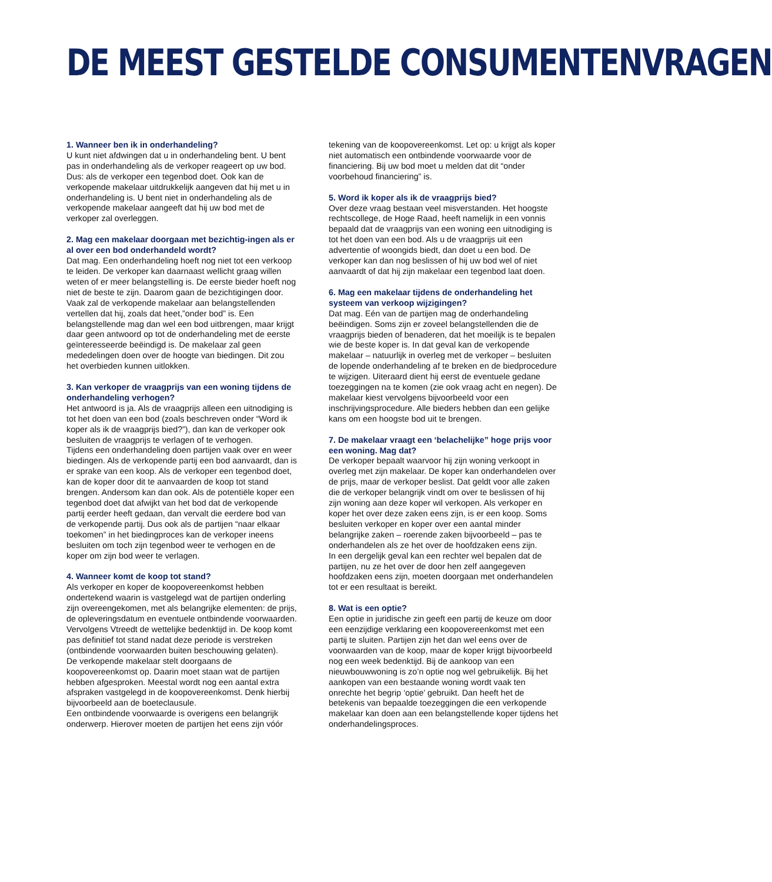DE MEEST GESTELDE CONSUMENTENVRAGEN
1. Wanneer ben ik in onderhandeling?
U kunt niet afdwingen dat u in onderhandeling bent. U bent pas in onderhandeling als de verkoper reageert op uw bod. Dus: als de verkoper een tegenbod doet. Ook kan de verkopende makelaar uitdrukkelijk aangeven dat hij met u in onderhandeling is. U bent niet in onderhandeling als de verkopende makelaar aangeeft dat hij uw bod met de verkoper zal overleggen.
2. Mag een makelaar doorgaan met bezichtig-ingen als er al over een bod onderhandeld wordt?
Dat mag. Een onderhandeling hoeft nog niet tot een verkoop te leiden. De verkoper kan daarnaast wellicht graag willen weten of er meer belangstelling is. De eerste bieder hoeft nog niet de beste te zijn. Daarom gaan de bezichtigingen door. Vaak zal de verkopende makelaar aan belangstellenden vertellen dat hij, zoals dat heet,”onder bod” is. Een belangstellende mag dan wel een bod uitbrengen, maar krijgt daar geen antwoord op tot de onderhandeling met de eerste geïnteresseerde beëindigd is. De makelaar zal geen mededelingen doen over de hoogte van biedingen. Dit zou het overbieden kunnen uitlokken.
3. Kan verkoper de vraagprijs van een woning tijdens de onderhandeling verhogen?
Het antwoord is ja. Als de vraagprijs alleen een uitnodiging is tot het doen van een bod (zoals beschreven onder “Word ik koper als ik de vraagprijs bied?”), dan kan de verkoper ook besluiten de vraagprijs te verlagen of te verhogen.
Tijdens een onderhandeling doen partijen vaak over en weer biedingen. Als de verkopende partij een bod aanvaardt, dan is er sprake van een koop. Als de verkoper een tegenbod doet, kan de koper door dit te aanvaarden de koop tot stand brengen. Andersom kan dan ook. Als de potentiële koper een tegenbod doet dat afwijkt van het bod dat de verkopende partij eerder heeft gedaan, dan vervalt die eerdere bod van de verkopende partij. Dus ook als de partijen “naar elkaar toekomen” in het biedingproces kan de verkoper ineens besluiten om toch zijn tegenbod weer te verhogen en de koper om zijn bod weer te verlagen.
4. Wanneer komt de koop tot stand?
Als verkoper en koper de koopovereenkomst hebben ondertekend waarin is vastgelegd wat de partijen onderling zijn overeengekomen, met als belangrijke elementen: de prijs, de opleveringsdatum en eventuele ontbindende voorwaarden. Vervolgens Vtreedt de wettelijke bedenktijd in. De koop komt pas definitief tot stand nadat deze periode is verstreken (ontbindende voorwaarden buiten beschouwing gelaten).
De verkopende makelaar stelt doorgaans de koopovereenkomst op. Daarin moet staan wat de partijen hebben afgesproken. Meestal wordt nog een aantal extra afspraken vastgelegd in de koopovereenkomst. Denk hierbij bijvoorbeeld aan de boeteclausule.
Een ontbindende voorwaarde is overigens een belangrijk onderwerp. Hierover moeten de partijen het eens zijn vóór tekening van de koopovereenkomst. Let op: u krijgt als koper niet automatisch een ontbindende voorwaarde voor de financiering. Bij uw bod moet u melden dat dit “onder voorbehoud financiering” is.
5. Word ik koper als ik de vraagprijs bied?
Over deze vraag bestaan veel misverstanden. Het hoogste rechtscollege, de Hoge Raad, heeft namelijk in een vonnis bepaald dat de vraagprijs van een woning een uitnodiging is tot het doen van een bod. Als u de vraagprijs uit een advertentie of woongids biedt, dan doet u een bod. De verkoper kan dan nog beslissen of hij uw bod wel of niet aanvaardt of dat hij zijn makelaar een tegenbod laat doen.
6. Mag een makelaar tijdens de onderhandeling het systeem van verkoop wijzigingen?
Dat mag. Eén van de partijen mag de onderhandeling beëindigen. Soms zijn er zoveel belangstellenden die de vraagprijs bieden of benaderen, dat het moeilijk is te bepalen wie de beste koper is. In dat geval kan de verkopende makelaar – natuurlijk in overleg met de verkoper – besluiten de lopende onderhandeling af te breken en de biedprocedure te wijzigen. Uiteraard dient hij eerst de eventuele gedane toezeggingen na te komen (zie ook vraag acht en negen). De makelaar kiest vervolgens bijvoorbeeld voor een inschrijvingsprocedure. Alle bieders hebben dan een gelijke kans om een hoogste bod uit te brengen.
7. De makelaar vraagt een ‘belachelijke” hoge prijs voor een woning. Mag dat?
De verkoper bepaalt waarvoor hij zijn woning verkoopt in overleg met zijn makelaar. De koper kan onderhandelen over de prijs, maar de verkoper beslist. Dat geldt voor alle zaken die de verkoper belangrijk vindt om over te beslissen of hij zijn woning aan deze koper wil verkopen. Als verkoper en koper het over deze zaken eens zijn, is er een koop. Soms besluiten verkoper en koper over een aantal minder belangrijke zaken – roerende zaken bijvoorbeeld – pas te onderhandelen als ze het over de hoofdzaken eens zijn.
In een dergelijk geval kan een rechter wel bepalen dat de partijen, nu ze het over de door hen zelf aangegeven hoofdzaken eens zijn, moeten doorgaan met onderhandelen tot er een resultaat is bereikt.
8. Wat is een optie?
Een optie in juridische zin geeft een partij de keuze om door een eenzijdige verklaring een koopovereenkomst met een partij te sluiten. Partijen zijn het dan wel eens over de voorwaarden van de koop, maar de koper krijgt bijvoorbeeld nog een week bedenktijd. Bij de aankoop van een nieuwbouwwoning is zo’n optie nog wel gebruikelijk. Bij het aankopen van een bestaande woning wordt vaak ten onrechte het begrip ‘optie’ gebruikt. Dan heeft het de betekenis van bepaalde toezeggingen die een verkopende makelaar kan doen aan een belangstellende koper tijdens het onderhandelingsproces.